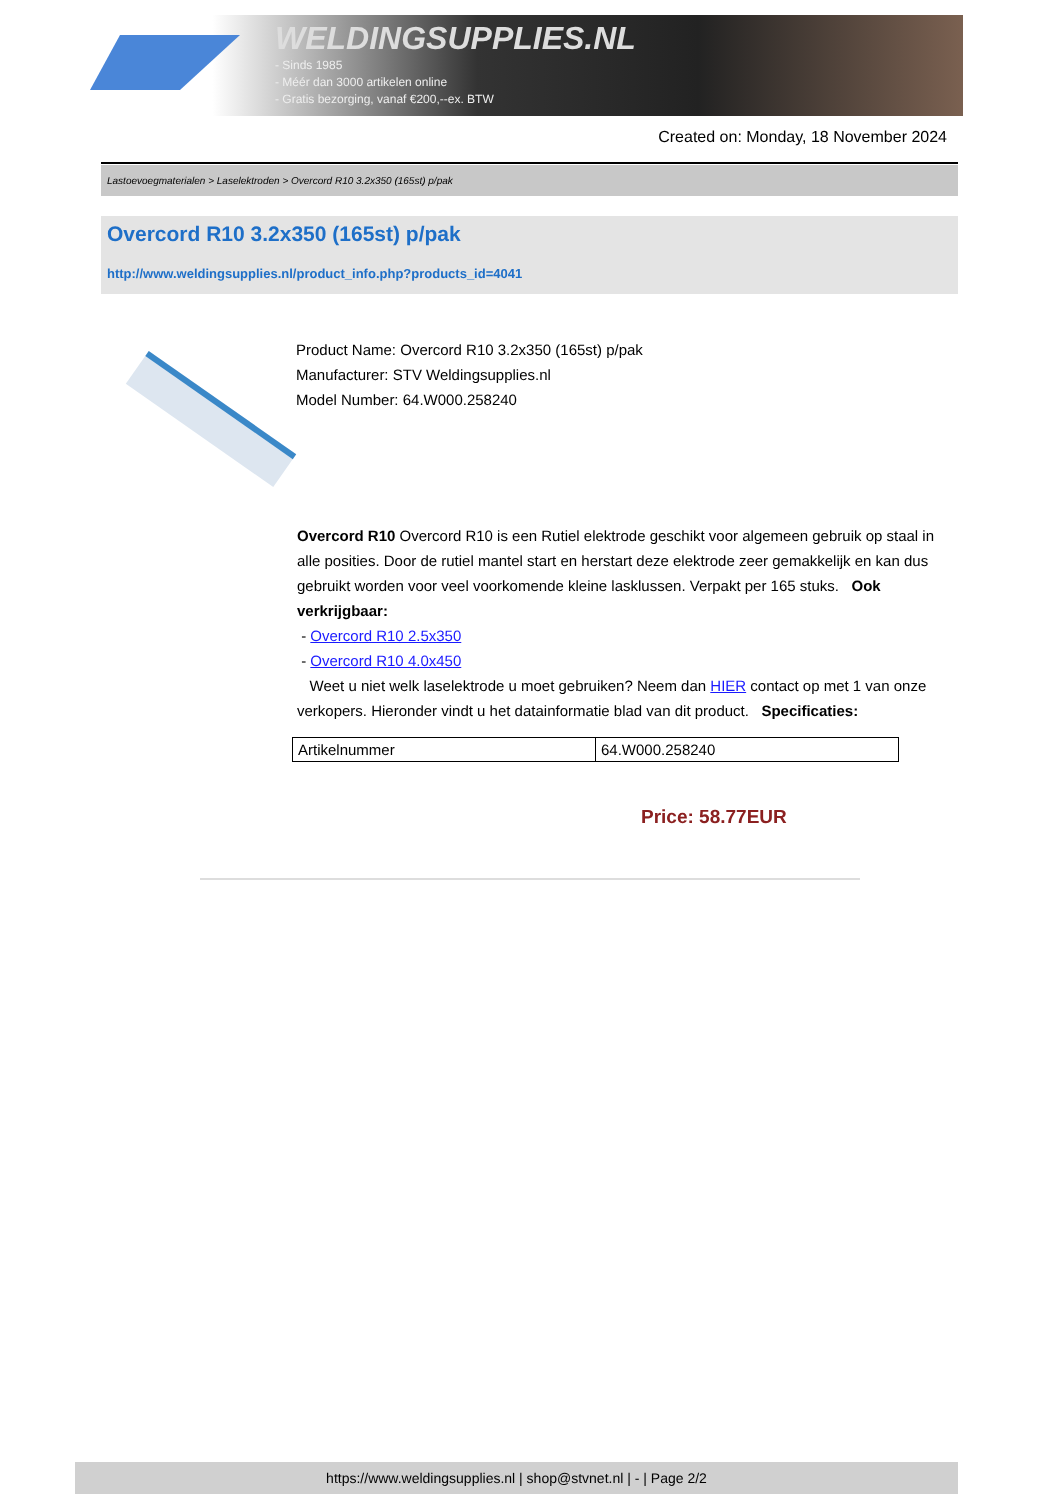WELDINGSUPPLIES.NL
- Sinds 1985
- Méér dan 3000 artikelen online
- Gratis bezorging, vanaf €200,--ex. BTW
Created on: Monday, 18 November 2024
Lastoevoegmaterialen > Laselektroden > Overcord R10 3.2x350 (165st) p/pak
Overcord R10 3.2x350 (165st) p/pak
http://www.weldingsupplies.nl/product_info.php?products_id=4041
Product Name: Overcord R10 3.2x350 (165st) p/pak
Manufacturer: STV Weldingsupplies.nl
Model Number: 64.W000.258240
Overcord R10 Overcord R10 is een Rutiel elektrode geschikt voor algemeen gebruik op staal in alle posities. Door de rutiel mantel start en herstart deze elektrode zeer gemakkelijk en kan dus gebruikt worden voor veel voorkomende kleine lasklussen. Verpakt per 165 stuks. Ook verkrijgbaar:
- Overcord R10 2.5x350
- Overcord R10 4.0x450
Weet u niet welk laselektrode u moet gebruiken? Neem dan HIER contact op met 1 van onze verkopers. Hieronder vindt u het datainformatie blad van dit product. Specificaties:
| Artikelnummer | 64.W000.258240 |
Price: 58.77EUR
https://www.weldingsupplies.nl | shop@stvnet.nl | - | Page 2/2